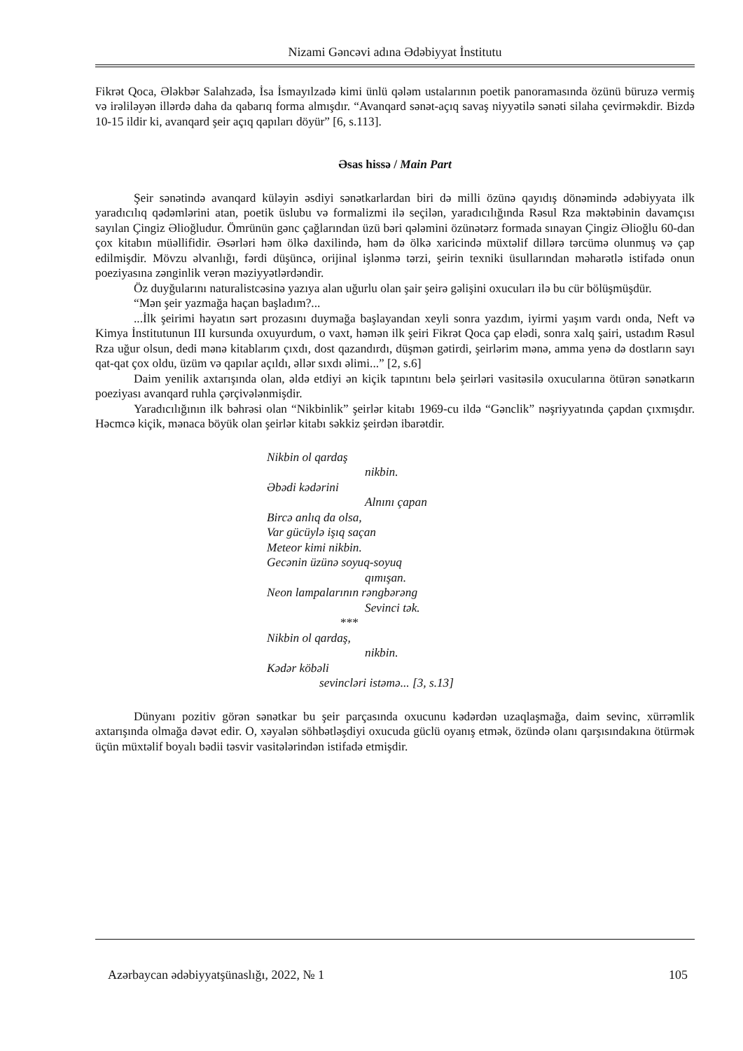Nizami Gəncəvi adına Ədəbiyyat İnstitutu
Fikrət Qoca, Ələkbər Salahzadə, İsa İsmayılzadə kimi ünlü qələm ustalarının poetik panoramasında özünü büruzə vermiş və irəliləyən illərdə daha da qabarıq forma almışdır. “Avanqard sənət-açıq savaş niyyətilə sənəti silaha çevirməkdir. Bizdə 10-15 ildir ki, avanqard şeir açıq qapıları döyür” [6, s.113].
Əsas hissə / Main Part
Şeir sənətində avanqard küləyin əsdiyi sənətkarlardan biri də milli özünə qayıdış dönəmində ədəbiyyata ilk yaradıcılıq qədəmlərini atan, poetik üslubu və formalizmi ilə seçilən, yaradıcılığında Rəsul Rza məktəbinin davamçısı sayılan Çingiz Əlioğludur. Ömrünün gənc çağlarından üzü bəri qələmini özünətərz formada sınayan Çingiz Əlioğlu 60-dan çox kitabın müəllifidir. Əsərləri həm ölkə daxilində, həm də ölkə xaricində müxtəlif dillərə tərcümə olunmuş və çap edilmişdir. Mövzu əlvanlığı, fərdi düşüncə, orijinal işlənmə tərzi, şeirin texniki üsullarından məharətlə istifadə onun poeziyasına zənginlik verən məziyyətlərdəndir.
Öz duyğularını naturalistcəsinə yazıya alan uğurlu olan şair şeirə gəlişini oxucuları ilə bu cür bölüşmüşdür.
“Mən şeir yazmağa haçan başladım?...
...İlk şeirimi həyatın sərt prozasını duymağa başlayandan xeyli sonra yazdım, iyirmi yaşım vardı onda, Neft və Kimya İnstitutunun III kursunda oxuyurdum, o vaxt, həmən ilk şeiri Fikrət Qoca çap elədi, sonra xalq şairi, ustadım Rəsul Rza uğur olsun, dedi mənə kitablarım çıxdı, dost qazandırdı, düşmən gətirdi, şeirlərim mənə, amma yenə də dostların sayı qat-qat çox oldu, üzüm və qapılar açıldı, əllər sıxdı əlimi...” [2, s.6]
Daim yenilik axtarışında olan, əldə etdiyi ən kiçik tapıntını belə şeirləri vasitəsilə oxucularına ötürən sənətkarın poeziyası avanqard ruhla çərçivələnmişdir.
Yaradıcılığının ilk bəhrəsi olan “Nikbinlik” şeirlər kitabı 1969-cu ildə “Gənclik” nəşriyyatında çapdan çıxmışdır. Həcmcə kiçik, mənaca böyük olan şeirlər kitabı səkkiz şeirdən ibarətdir.
Nikbin ol qardaş
nikbin.
Əbədi kədərini
Alnını çapan
Bircə anlıq da olsa,
Var gücüylə işıq saçan
Meteor kimi nikbin.
Gecənin üzünə soyuq-soyuq
qımışan.
Neon lampalarının rəngbərəng
Sevinci tək.
***
Nikbin ol qardaş,
nikbin.
Kədər köbəli
sevincləri istəmə... [3, s.13]
Dünyanı pozitiv görən sənətkar bu şeir parçasında oxucunu kədərdən uzaqlaşmağa, daim sevinc, xürrəmlik axtarışında olmağa dəvət edir. O, xəyalən söhbətləşdiyi oxucuda güclü oyanış etmək, özündə olanı qarşısındakına ötürmək üçün müxtəlif boyalı bədii təsvir vasitələrindən istifadə etmişdir.
Azərbaycan ədəbiyyatşünaslığı, 2022, № 1 105